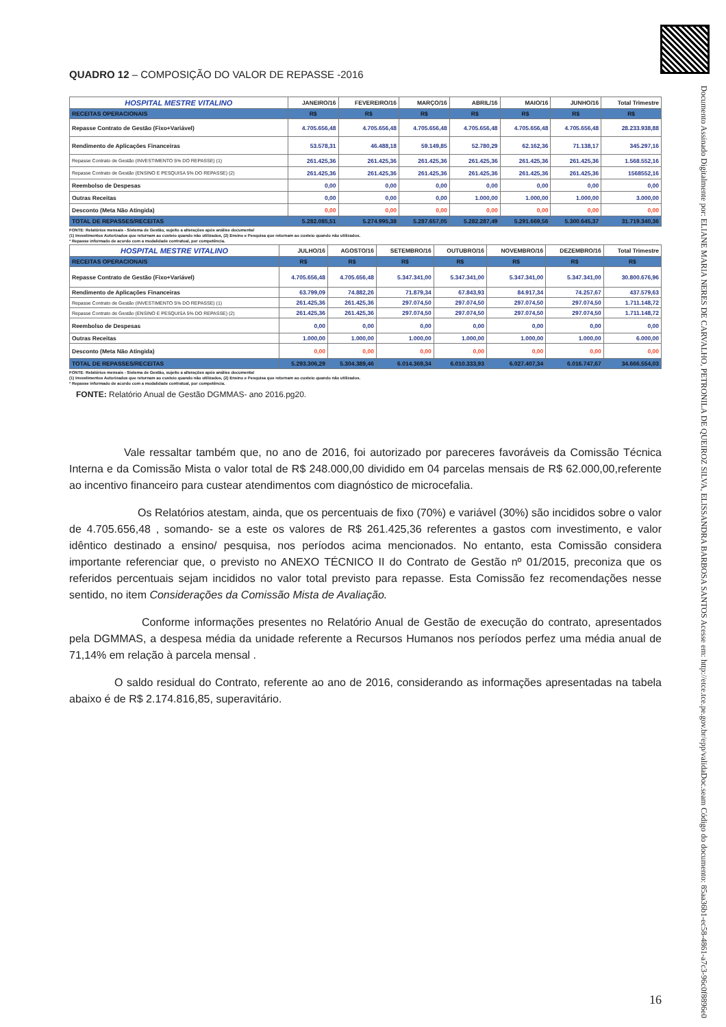Documento Assinado Digitalmente por: ELIANE MARIA NERES DE CARVALHO, PETRONILA DE QUEIROZ SILVA, ELISSANDRA BARBOSA SANTOS Acesse em: http://etce.tce.pe.gov.br/epp/validaDoc.seam Código do documento: 85aa36b1-ec58-4861-a7c3-96c0f8896e0
QUADRO 12 – COMPOSIÇÃO DO VALOR DE REPASSE -2016
| HOSPITAL MESTRE VITALINO | JANEIRO/16 | FEVEREIRO/16 | MARÇO/16 | ABRIL/16 | MAIO/16 | JUNHO/16 | Total Trimestre |
| --- | --- | --- | --- | --- | --- | --- | --- |
| RECEITAS OPERACIONAIS | R$ | R$ | R$ | R$ | R$ | R$ | R$ |
| Repasse Contrato de Gestão (Fixo+Variável) | 4.705.656,48 | 4.705.656,48 | 4.705.656,48 | 4.705.656,48 | 4.705.656,48 | 4.705.656,48 | 28.233.938,88 |
| Rendimento de Aplicações Financeiras | 53.578,31 | 46.488,18 | 59.149,85 | 52.780,29 | 62.162,36 | 71.138,17 | 345.297,16 |
| Repasse Contrato de Gestão (INVESTIMENTO 5% DO REPASSE) (1) | 261.425,36 | 261.425,36 | 261.425,36 | 261.425,36 | 261.425,36 | 261.425,36 | 1.568.552,16 |
| Repasse Contrato de Gestão (ENSINO E PESQUISA 5% DO REPASSE) (2) | 261.425,36 | 261.425,36 | 261.425,36 | 261.425,36 | 261.425,36 | 261.425,36 | 1568552,16 |
| Reembolso de Despesas | 0,00 | 0,00 | 0,00 | 0,00 | 0,00 | 0,00 | 0,00 |
| Outras Receitas | 0,00 | 0,00 | 0,00 | 1.000,00 | 1.000,00 | 1.000,00 | 3.000,00 |
| Desconto (Meta Não Atingida) | 0,00 | 0,00 | 0,00 | 0,00 | 0,00 | 0,00 | 0,00 |
| TOTAL DE REPASSES/RECEITAS | 5.282.085,51 | 5.274.995,38 | 5.287.657,05 | 5.282.287,49 | 5.291.669,56 | 5.300.645,37 | 31.719.340,36 |
FONTE: Relatórios mensais - Sistema de Gestão, sujeito a alterações após análise documental
(1) Investimentos Autorizados que retornam ao custeio quando não utilizados, (2) Ensino e Pesquisa que retornam ao custeio quando não utilizados.
* Repasse informado de acordo com a modalidade contratual, por competência.
| HOSPITAL MESTRE VITALINO | JULHO/16 | AGOSTO/16 | SETEMBRO/16 | OUTUBRO/16 | NOVEMBRO/16 | DEZEMBRO/16 | Total Trimestre |
| --- | --- | --- | --- | --- | --- | --- | --- |
| RECEITAS OPERACIONAIS | R$ | R$ | R$ | R$ | R$ | R$ | R$ |
| Repasse Contrato de Gestão (Fixo+Variável) | 4.705.656,48 | 4.705.656,48 | 5.347.341,00 | 5.347.341,00 | 5.347.341,00 | 5.347.341,00 | 30.800.676,96 |
| Rendimento de Aplicações Financeiras | 63.799,09 | 74.882,26 | 71.879,34 | 67.843,93 | 84.917,34 | 74.257,67 | 437.579,63 |
| Repasse Contrato de Gestão (INVESTIMENTO 5% DO REPASSE) (1) | 261.425,36 | 261.425,36 | 297.074,50 | 297.074,50 | 297.074,50 | 297.074,50 | 1.711.148,72 |
| Repasse Contrato de Gestão (ENSINO E PESQUISA 5% DO REPASSE) (2) | 261.425,36 | 261.425,36 | 297.074,50 | 297.074,50 | 297.074,50 | 297.074,50 | 1.711.148,72 |
| Reembolso de Despesas | 0,00 | 0,00 | 0,00 | 0,00 | 0,00 | 0,00 | 0,00 |
| Outras Receitas | 1.000,00 | 1.000,00 | 1.000,00 | 1.000,00 | 1.000,00 | 1.000,00 | 6.000,00 |
| Desconto (Meta Não Atingida) | 0,00 | 0,00 | 0,00 | 0,00 | 0,00 | 0,00 | 0,00 |
| TOTAL DE REPASSES/RECEITAS | 5.293.306,29 | 5.304.389,46 | 6.014.369,34 | 6.010.333,93 | 6.027.407,34 | 6.016.747,67 | 34.666.554,03 |
FONTE: Relatórios mensais - Sistema de Gestão, sujeito a alterações após análise documental
(1) Investimentos Autorizados que retornam ao custeio quando não utilizados, (2) Ensino e Pesquisa que retornam ao custeio quando não utilizados.
* Repasse informado de acordo com a modalidade contratual, por competência.
FONTE: Relatório Anual de Gestão DGMMAS- ano 2016.pg20.
Vale ressaltar também que, no ano de 2016, foi autorizado por pareceres favoráveis da Comissão Técnica Interna e da Comissão Mista o valor total de R$ 248.000,00 dividido em 04 parcelas mensais de R$ 62.000,00,referente ao incentivo financeiro para custear atendimentos com diagnóstico de microcefalia.
Os Relatórios atestam, ainda, que os percentuais de fixo (70%) e variável (30%) são incididos sobre o valor de 4.705.656,48 , somando- se a este os valores de R$ 261.425,36 referentes a gastos com investimento, e valor idêntico destinado a ensino/ pesquisa, nos períodos acima mencionados. No entanto, esta Comissão considera importante referenciar que, o previsto no ANEXO TÉCNICO II do Contrato de Gestão nº 01/2015, preconiza que os referidos percentuais sejam incididos no valor total previsto para repasse. Esta Comissão fez recomendações nesse sentido, no item Considerações da Comissão Mista de Avaliação.
Conforme informações presentes no Relatório Anual de Gestão de execução do contrato, apresentados pela DGMMAS, a despesa média da unidade referente a Recursos Humanos nos períodos perfez uma média anual de 71,14% em relação à parcela mensal .
O saldo residual do Contrato, referente ao ano de 2016, considerando as informações apresentadas na tabela abaixo é de R$ 2.174.816,85, superavitário.
16